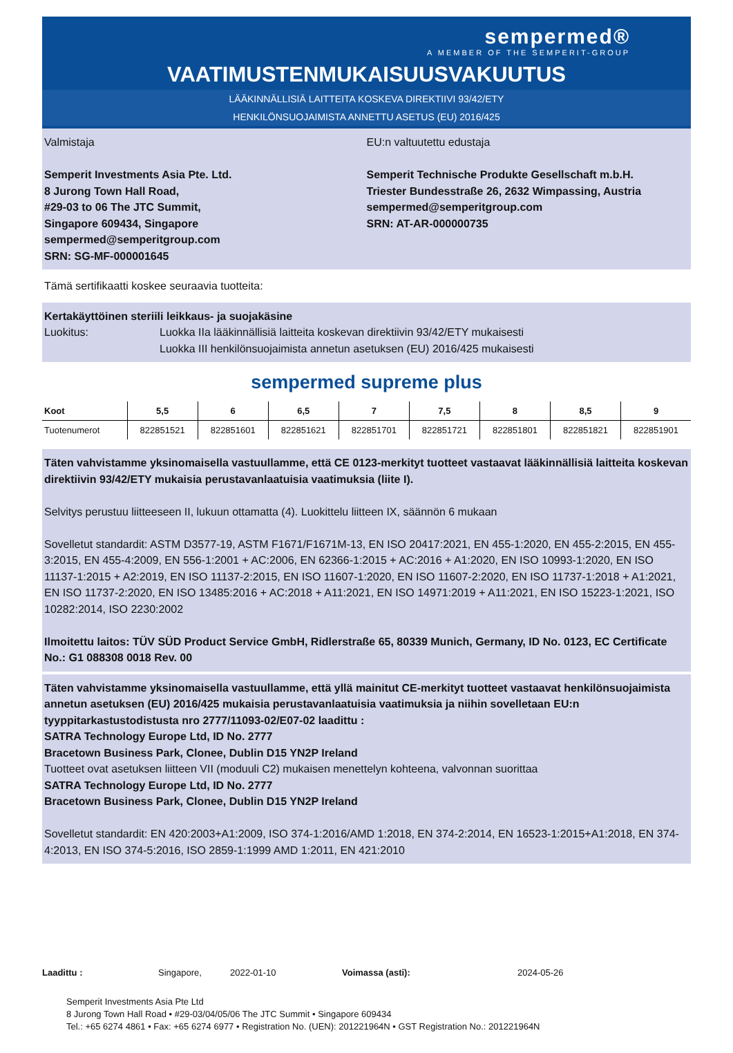sempermed®
A MEMBER OF THE SEMPERIT-GROUP
VAATIMUSTENMUKAISUUSVAKUUTUS
LÄÄKINNÄLLISIÄ LAITTEITA KOSKEVA DIREKTIIVI 93/42/ETY
HENKILÖNSUOJAIMISTA ANNETTU ASETUS (EU) 2016/425
Valmistaja
Semperit Investments Asia Pte. Ltd.
8 Jurong Town Hall Road,
#29-03 to 06 The JTC Summit,
Singapore 609434, Singapore
sempermed@semperitgroup.com
SRN: SG-MF-000001645
EU:n valtuutettu edustaja
Semperit Technische Produkte Gesellschaft m.b.H.
Triester Bundesstraße 26, 2632 Wimpassing, Austria
sempermed@semperitgroup.com
SRN: AT-AR-000000735
Tämä sertifikaatti koskee seuraavia tuotteita:
Kertakäyttöinen steriili leikkaus- ja suojakäsine
Luokitus: Luokka IIa lääkinnällisiä laitteita koskevan direktiivin 93/42/ETY mukaisesti
Luokka III henkilönsuojaimista annetun asetuksen (EU) 2016/425 mukaisesti
sempermed supreme plus
| Koot | 5,5 | 6 | 6,5 | 7 | 7,5 | 8 | 8,5 | 9 |
| --- | --- | --- | --- | --- | --- | --- | --- | --- |
| Tuotenumerot | 822851521 | 822851601 | 822851621 | 822851701 | 822851721 | 822851801 | 822851821 | 822851901 |
Täten vahvistamme yksinomaisella vastuullamme, että CE 0123-merkityt tuotteet vastaavat lääkinnällisiä laitteita koskevan direktiivin 93/42/ETY mukaisia perustavanlaatuisia vaatimuksia (liite I).
Selvitys perustuu liitteeseen II, lukuun ottamatta (4). Luokittelu liitteen IX, säännön 6 mukaan
Sovelletut standardit: ASTM D3577-19, ASTM F1671/F1671M-13, EN ISO 20417:2021, EN 455-1:2020, EN 455-2:2015, EN 455-3:2015, EN 455-4:2009, EN 556-1:2001 + AC:2006, EN 62366-1:2015 + AC:2016 + A1:2020, EN ISO 10993-1:2020, EN ISO 11137-1:2015 + A2:2019, EN ISO 11137-2:2015, EN ISO 11607-1:2020, EN ISO 11607-2:2020, EN ISO 11737-1:2018 + A1:2021, EN ISO 11737-2:2020, EN ISO 13485:2016 + AC:2018 + A11:2021, EN ISO 14971:2019 + A11:2021, EN ISO 15223-1:2021, ISO 10282:2014, ISO 2230:2002
Ilmoitettu laitos: TÜV SÜD Product Service GmbH, Ridlerstraße 65, 80339 Munich, Germany, ID No. 0123, EC Certificate No.: G1 088308 0018 Rev. 00
Täten vahvistamme yksinomaisella vastuullamme, että yllä mainitut CE-merkityt tuotteet vastaavat henkilönsuojaimista annetun asetuksen (EU) 2016/425 mukaisia perustavanlaatuisia vaatimuksia ja niihin sovelletaan EU:n tyyppitarkastustodistusta nro 2777/11093-02/E07-02 laadittu :
SATRA Technology Europe Ltd, ID No. 2777
Bracetown Business Park, Clonee, Dublin D15 YN2P Ireland
Tuotteet ovat asetuksen liitteen VII (moduuli C2) mukaisen menettelyn kohteena, valvonnan suorittaa
SATRA Technology Europe Ltd, ID No. 2777
Bracetown Business Park, Clonee, Dublin D15 YN2P Ireland
Sovelletut standardit: EN 420:2003+A1:2009, ISO 374-1:2016/AMD 1:2018, EN 374-2:2014, EN 16523-1:2015+A1:2018, EN 374-4:2013, EN ISO 374-5:2016, ISO 2859-1:1999 AMD 1:2011, EN 421:2010
Laadittu : Singapore, 2022-01-10 Voimassa (asti): 2024-05-26
Semperit Investments Asia Pte Ltd
8 Jurong Town Hall Road • #29-03/04/05/06 The JTC Summit • Singapore 609434
Tel.: +65 6274 4861 • Fax: +65 6274 6977 • Registration No. (UEN): 201221964N • GST Registration No.: 201221964N